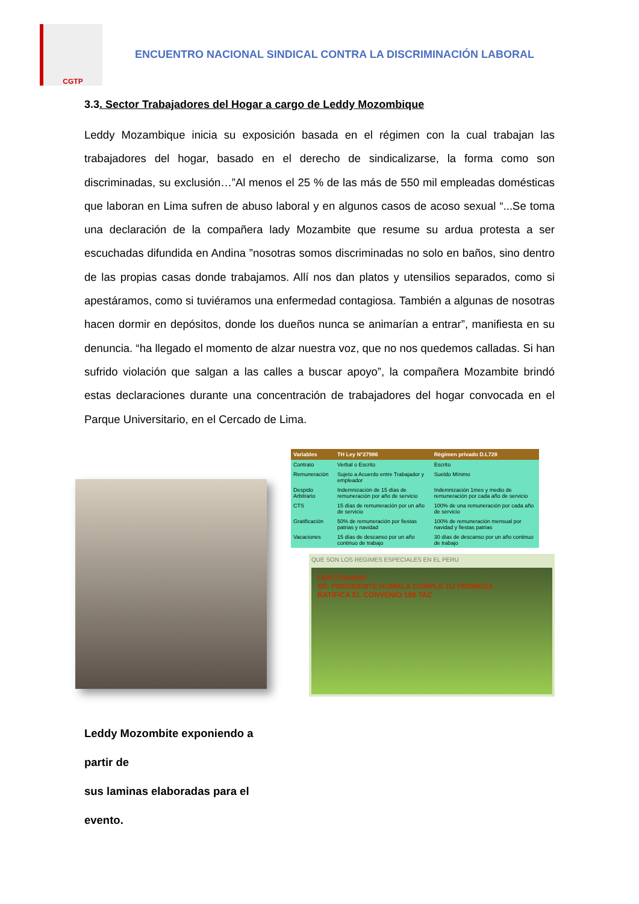CGTP
ENCUENTRO NACIONAL SINDICAL CONTRA LA DISCRIMINACIÓN LABORAL
3.3. Sector Trabajadores del Hogar a cargo de Leddy Mozombique
Leddy Mozambique inicia su exposición basada en el régimen con la cual trabajan las trabajadores del hogar, basado en el derecho de sindicalizarse, la forma como son discriminadas, su exclusión…”Al menos el 25 % de las más de 550 mil empleadas domésticas que laboran en Lima sufren de abuso laboral y en algunos casos de acoso sexual “...Se toma una declaración de la compañera lady Mozambite que resume su ardua protesta a ser escuchadas difundida en Andina ”nosotras somos discriminadas no solo en baños, sino dentro de las propias casas donde trabajamos. Allí nos dan platos y utensilios separados, como si apestáramos, como si tuviéramos una enfermedad contagiosa. También a algunas de nosotras hacen dormir en depósitos, donde los dueños nunca se animarían a entrar”, manifiesta en su denuncia. “ha llegado el momento de alzar nuestra voz, que no nos quedemos calladas. Si han sufrido violación que salgan a las calles a buscar apoyo”, la compañera Mozambite brindó estas declaraciones durante una concentración de trabajadores del hogar convocada en el Parque Universitario, en el Cercado de Lima.
Leddy Mozombite exponiendo a partir de
sus laminas elaboradas para el evento.
| Variables | TH Ley N°27986 | Régimen privado D.L728 |
| --- | --- | --- |
| Contrato | Verbal o Escrito | Escrito |
| Remuneración | Sujeto a Acuerdo entre Trabajador y empleador | Sueldo Mínimo |
| Despido Arbitrario | Indemnización de 15 días de remuneración por año de servicio | Indemnización 1mes y medio de remuneración por cada año de servicio |
| CTS | 15 días de remuneración por un año de servicio | 100% de una remuneración por cada año de servicio |
| Gratificación | 50% de remuneración por fiestas patrias y navidad | 100% de remuneración mensual por navidad y fiestas patrias |
| Vacaciones | 15 días de descanso por un año continuo de trabajo | 30 días de descanso por un año continuo de trabajo |
QUE SON LOS REGIMES ESPECIALES EN EL PERU
FENTTRAHOP
SR. PRESIDENTE HUMALA CUMPLE TU PROMESA
RATIFICA EL CONVENIO 189 TAC